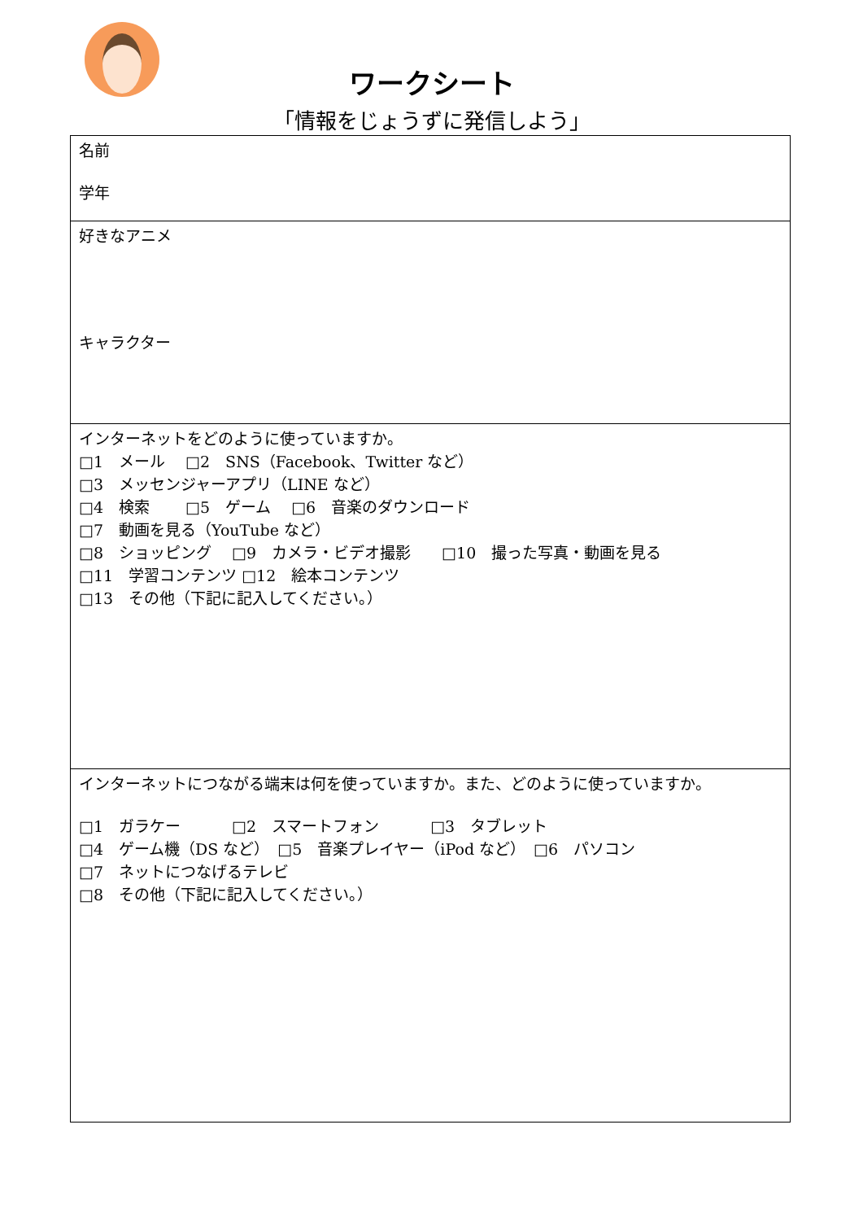ワークシート
「情報をじょうずに発信しよう」
名前
学年
好きなアニメ
キャラクター
インターネットをどのように使っていますか。
□1　メール　 □2　SNS（Facebook、Twitter など）
□3　メッセンジャーアプリ（LINE など）
□4　検索　　 □5　ゲーム　 □6　音楽のダウンロード
□7　動画を見る（YouTube など）
□8　ショッピング　 □9　カメラ・ビデオ撮影　　□10　撮った写真・動画を見る
□11　学習コンテンツ □12　絵本コンテンツ
□13　その他（下記に記入してください。）
インターネットにつながる端末は何を使っていますか。また、どのように使っていますか。
□1　ガラケー　　　 □2　スマートフォン　　　 □3　タブレット
□4　ゲーム機（DS など）　□5　音楽プレイヤー（iPod など）　□6　パソコン
□7　ネットにつなげるテレビ
□8　その他（下記に記入してください。）